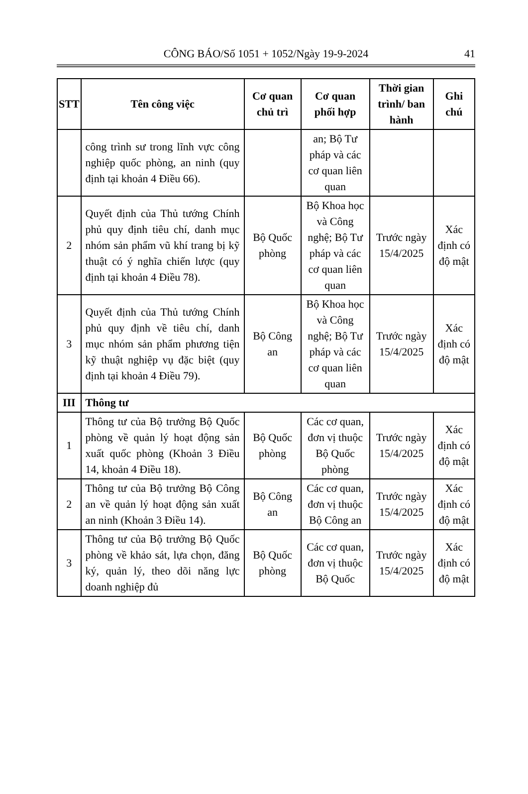CÔNG BÁO/Số 1051 + 1052/Ngày 19-9-2024 41
| STT | Tên công việc | Cơ quan chủ trì | Cơ quan phối hợp | Thời gian trình/ ban hành | Ghi chú |
| --- | --- | --- | --- | --- | --- |
| | công trình sư trong lĩnh vực công nghiệp quốc phòng, an ninh (quy định tại khoản 4 Điều 66). | | an; Bộ Tư pháp và các cơ quan liên quan | | |
| 2 | Quyết định của Thủ tướng Chính phủ quy định tiêu chí, danh mục nhóm sản phẩm vũ khí trang bị kỹ thuật có ý nghĩa chiến lược (quy định tại khoản 4 Điều 78). | Bộ Quốc phòng | Bộ Khoa học và Công nghệ; Bộ Tư pháp và các cơ quan liên quan | Trước ngày 15/4/2025 | Xác định có độ mật |
| 3 | Quyết định của Thủ tướng Chính phủ quy định về tiêu chí, danh mục nhóm sản phẩm phương tiện kỹ thuật nghiệp vụ đặc biệt (quy định tại khoản 4 Điều 79). | Bộ Công an | Bộ Khoa học và Công nghệ; Bộ Tư pháp và các cơ quan liên quan | Trước ngày 15/4/2025 | Xác định có độ mật |
| III | Thông tư | | | | |
| 1 | Thông tư của Bộ trưởng Bộ Quốc phòng về quản lý hoạt động sản xuất quốc phòng (Khoản 3 Điều 14, khoản 4 Điều 18). | Bộ Quốc phòng | Các cơ quan, đơn vị thuộc Bộ Quốc phòng | Trước ngày 15/4/2025 | Xác định có độ mật |
| 2 | Thông tư của Bộ trưởng Bộ Công an về quản lý hoạt động sản xuất an ninh (Khoản 3 Điều 14). | Bộ Công an | Các cơ quan, đơn vị thuộc Bộ Công an | Trước ngày 15/4/2025 | Xác định có độ mật |
| 3 | Thông tư của Bộ trưởng Bộ Quốc phòng về khảo sát, lựa chọn, đăng ký, quản lý, theo dõi năng lực doanh nghiệp đủ | Bộ Quốc phòng | Các cơ quan, đơn vị thuộc Bộ Quốc | Trước ngày 15/4/2025 | Xác định có độ mật |